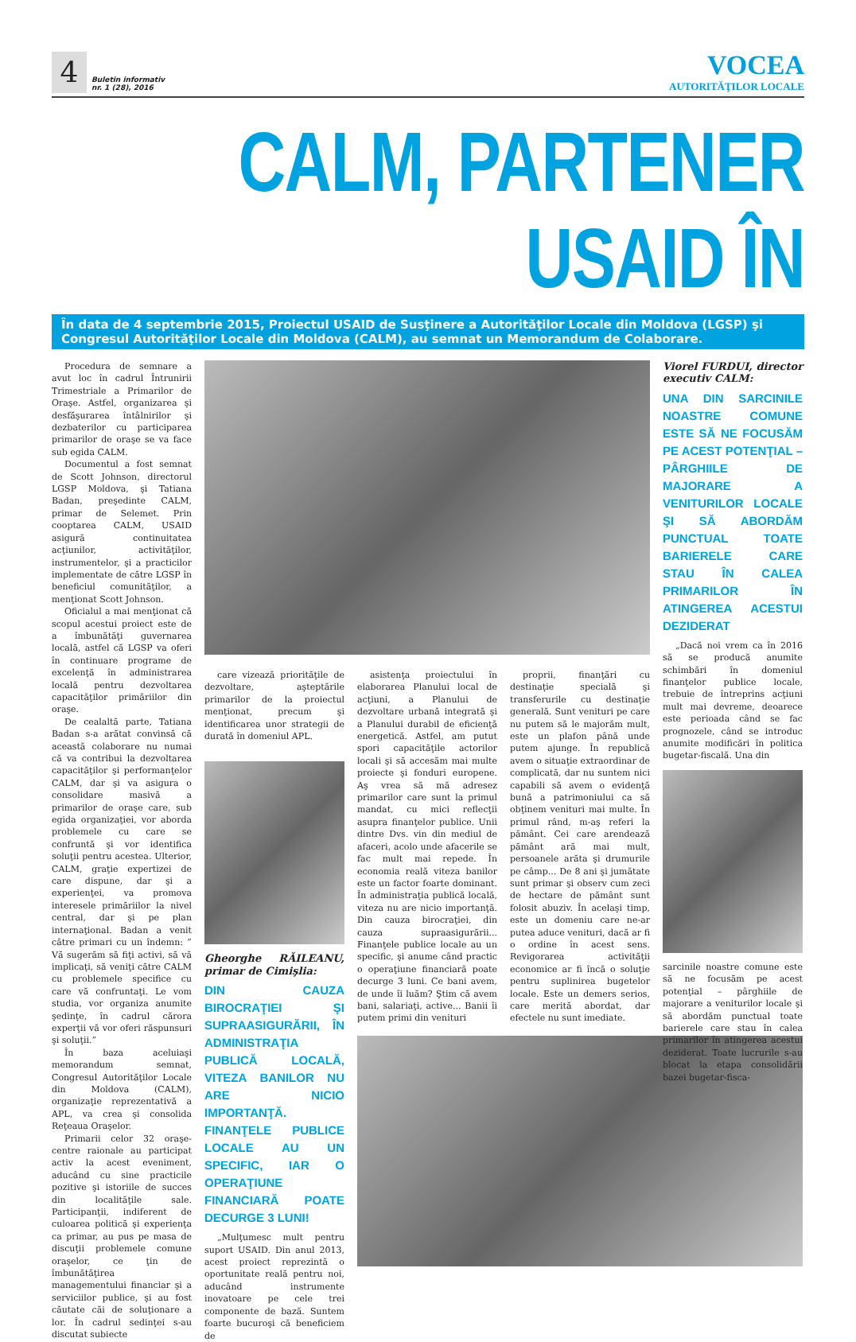4 Buletin informativ
nr. 1 (28), 2016
VOCEA
AUTORITĂŢILOR LOCALE
CALM, PARTENER USAID ÎN
În data de 4 septembrie 2015, Proiectul USAID de Susţinere a Autorităţilor Locale din Moldova (LGSP) şi Congresul Autorităţilor Locale din Moldova (CALM), au semnat un Memorandum de Colaborare.
Procedura de semnare a avut loc în cadrul Întrunirii Trimestriale a Primarilor de Oraşe. Astfel, organizarea şi desfăşurarea întâlnirilor şi dezbaterilor cu participarea primarilor de oraşe se va face sub egida CALM.
Documentul a fost semnat de Scott Johnson, directorul LGSP Moldova, şi Tatiana Badan, preşedinte CALM, primar de Selemet. Prin cooptarea CALM, USAID asigură continuitatea acţiunilor, activităţilor, instrumentelor, şi a practicilor implementate de către LGSP în beneficiul comunităţilor, a menţionat Scott Johnson.
Oficialul a mai menţionat că scopul acestui proiect este de a îmbunătăţi guvernarea locală, astfel că LGSP va oferi în continuare programe de excelenţă în administrarea locală pentru dezvoltarea capacităţilor primăriilor din oraşe.
De cealaltă parte, Tatiana Badan s-a arătat convinsă că această colaborare nu numai că va contribui la dezvoltarea capacităţilor şi performanţelor CALM, dar şi va asigura o consolidare masivă a primarilor de oraşe care, sub egida organizaţiei, vor aborda problemele cu care se confruntă şi vor identifica soluţii pentru acestea. Ulterior, CALM, graţie expertizei de care dispune, dar şi a experienţei, va promova interesele primăriilor la nivel central, dar şi pe plan internaţional. Badan a venit către primari cu un îndemn: ” Vă sugerăm să fiţi activi, să vă implicaţi, să veniţi către CALM cu problemele specifice cu care vă confruntaţi. Le vom studia, vor organiza anumite şedinţe, în cadrul cărora experţii vă vor oferi răspunsuri şi soluţii.”
În baza aceluiaşi memorandum semnat, Congresul Autorităţilor Locale din Moldova (CALM), organizaţie reprezentativă a APL, va crea şi consolida Reţeaua Oraşelor.
Primarii celor 32 oraşe-centre raionale au participat activ la acest eveniment, aducând cu sine practicile pozitive şi istoriile de succes din localităţile sale. Participanţii, indiferent de culoarea politică şi experienţa ca primar, au pus pe masa de discuţii problemele comune oraşelor, ce ţin de îmbunătăţirea managementului financiar şi a serviciilor publice, şi au fost căutate căi de soluţionare a lor. În cadrul sedinţei s-au discutat subiecte
care vizează priorităţile de dezvoltare, aşteptările primarilor de la proiectul menţionat, precum şi identificarea unor strategii de durată în domeniul APL.
Gheorghe RĂILEANU, primar de Cimişlia:
DIN CAUZA BIROCRAŢIEI ŞI SUPRAASIGURĂRII, ÎN ADMINISTRAŢIA PUBLICĂ LOCALĂ, VITEZA BANILOR NU ARE NICIO IMPORTANŢĂ. FINANŢELE PUBLICE LOCALE AU UN SPECIFIC, IAR O OPERAŢIUNE FINANCIARĂ POATE DECURGE 3 LUNI!
„Mulţumesc mult pentru suport USAID. Din anul 2013, acest proiect reprezintă o oportunitate reală pentru noi, aducând instrumente inovatoare pe cele trei componente de bază. Suntem foarte bucuroşi că beneficiem de
asistenţa proiectului în elaborarea Planului local de acţiuni, a Planului de dezvoltare urbană integrată şi a Planului durabil de eficienţă energetică. Astfel, am putut spori capacităţile actorilor locali şi să accesăm mai multe proiecte şi fonduri europene. Aş vrea să mă adresez primarilor care sunt la primul mandat, cu mici reflecţii asupra finanţelor publice. Unii dintre Dvs. vin din mediul de afaceri, acolo unde afacerile se fac mult mai repede. În economia reală viteza banilor este un factor foarte dominant. În administraţia publică locală, viteza nu are nicio importanţă. Din cauza birocraţiei, din cauza supraasigurării... Finanţele publice locale au un specific, şi anume când practic o operaţiune financiară poate decurge 3 luni. Ce bani avem, de unde îi luăm? Ştim că avem bani, salariaţi, active... Banii îi putem primi din venituri
proprii, finanţări cu destinaţie specială şi transferurile cu destinaţie generală. Sunt venituri pe care nu putem să le majorăm mult, este un plafon până unde putem ajunge. În republică avem o situaţie extraordinar de complicată, dar nu suntem nici capabili să avem o evidenţă bună a patrimoniului ca să obţinem venituri mai multe. În primul rând, m-aş referi la pământ. Cei care arendează pământ ară mai mult, persoanele arăta şi drumurile pe câmp... De 8 ani şi jumătate sunt primar şi observ cum zeci de hectare de pământ sunt folosit abuziv. În acelaşi timp, este un domeniu care ne-ar putea aduce venituri, dacă ar fi o ordine în acest sens. Revigorarea activităţii economice ar fi încă o soluţie pentru suplinirea bugetelor locale. Este un demers serios, care merită abordat, dar efectele nu sunt imediate.
Viorel FURDUI, director executiv CALM:
UNA DIN SARCINILE NOASTRE COMUNE ESTE SĂ NE FOCUSĂM PE ACEST POTENŢIAL – PÂRGHIILE DE MAJORARE A VENITURILOR LOCALE ŞI SĂ ABORDĂM PUNCTUAL TOATE BARIERELE CARE STAU ÎN CALEA PRIMARILOR ÎN ATINGEREA ACESTUI DEZIDERAT
„Dacă noi vrem ca în 2016 să se producă anumite schimbări în domeniul finanţelor publice locale, trebuie de întreprins acţiuni mult mai devreme, deoarece este perioada când se fac prognozele, când se introduc anumite modificări în politica bugetar-fiscală. Una din
sarcinile noastre comune este să ne focusăm pe acest potenţial – pârghiile de majorare a veniturilor locale şi să abordăm punctual toate barierele care stau în calea primarilor în atingerea acestui deziderat. Toate lucrurile s-au blocat la etapa consolidării bazei bugetar-fisca-